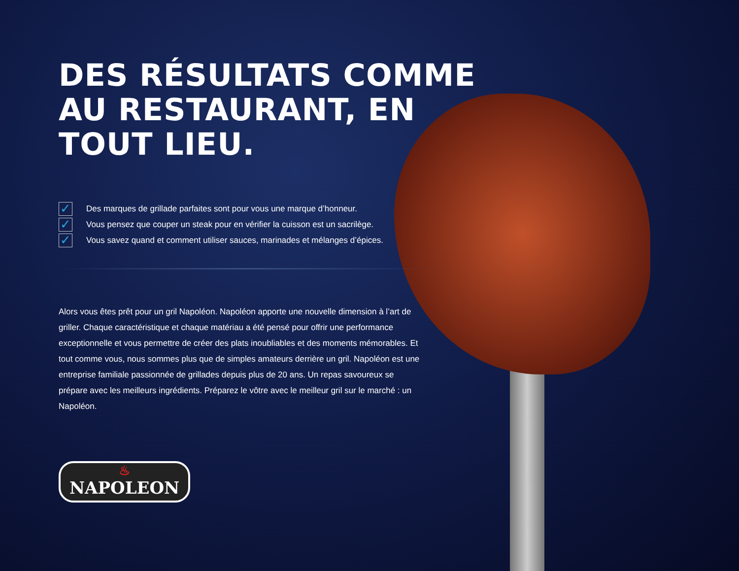DES RÉSULTATS COMME AU RESTAURANT, EN TOUT LIEU.
✓ Des marques de grillade parfaites sont pour vous une marque d’honneur.
✓ Vous pensez que couper un steak pour en vérifier la cuisson est un sacrilège.
✓ Vous savez quand et comment utiliser sauces, marinades et mélanges d’épices.
Alors vous êtes prêt pour un gril Napoléon. Napoléon apporte une nouvelle dimension à l’art de griller. Chaque caractéristique et chaque matériau a été pensé pour offrir une performance exceptionnelle et vous permettre de créer des plats inoubliables et des moments mémorables. Et tout comme vous, nous sommes plus que de simples amateurs derrière un gril. Napoléon est une entreprise familiale passionnée de grillades depuis plus de 20 ans. Un repas savoureux se prépare avec les meilleurs ingrédients. Préparez le vôtre avec le meilleur gril sur le marché : un Napoléon.
♨ NAPOLEON